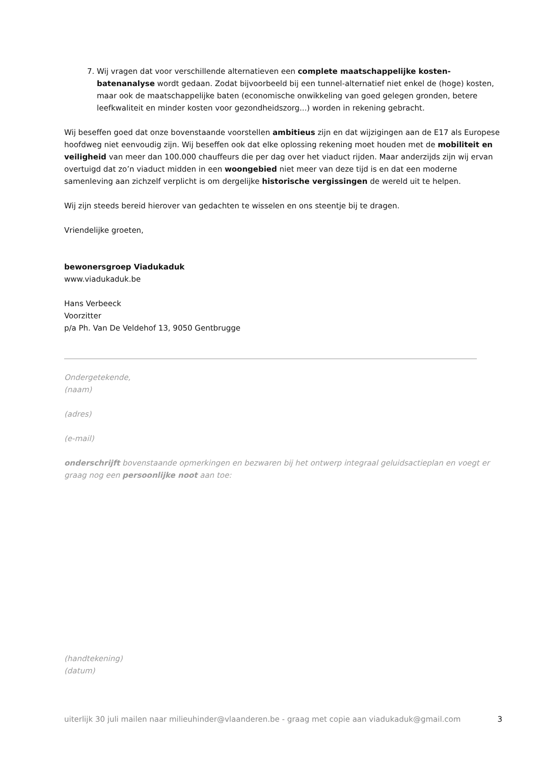7. Wij vragen dat voor verschillende alternatieven een complete maatschappelijke kosten-batenanalyse wordt gedaan. Zodat bijvoorbeeld bij een tunnel-alternatief niet enkel de (hoge) kosten, maar ook de maatschappelijke baten (economische onwikkeling van goed gelegen gronden, betere leefkwaliteit en minder kosten voor gezondheidszorg...) worden in rekening gebracht.
Wij beseffen goed dat onze bovenstaande voorstellen ambitieus zijn en dat wijzigingen aan de E17 als Europese hoofdweg niet eenvoudig zijn. Wij beseffen ook dat elke oplossing rekening moet houden met de mobiliteit en veiligheid van meer dan 100.000 chauffeurs die per dag over het viaduct rijden. Maar anderzijds zijn wij ervan overtuigd dat zo’n viaduct midden in een woongebied niet meer van deze tijd is en dat een moderne samenleving aan zichzelf verplicht is om dergelijke historische vergissingen de wereld uit te helpen.
Wij zijn steeds bereid hierover van gedachten te wisselen en ons steentje bij te dragen.
Vriendelijke groeten,
bewonersgroep Viadukaduk
www.viadukaduk.be
Hans Verbeeck
Voorzitter
p/a Ph. Van De Veldehof 13, 9050 Gentbrugge
Ondergetekende,
(naam)
(adres)
(e-mail)
onderschrijft bovenstaande opmerkingen en bezwaren bij het ontwerp integraal geluidsactieplan en voegt er graag nog een persoonlijke noot aan toe:
(handtekening)
(datum)
uiterlijk 30 juli mailen naar milieuhinder@vlaanderen.be - graag met copie aan viadukaduk@gmail.com 3